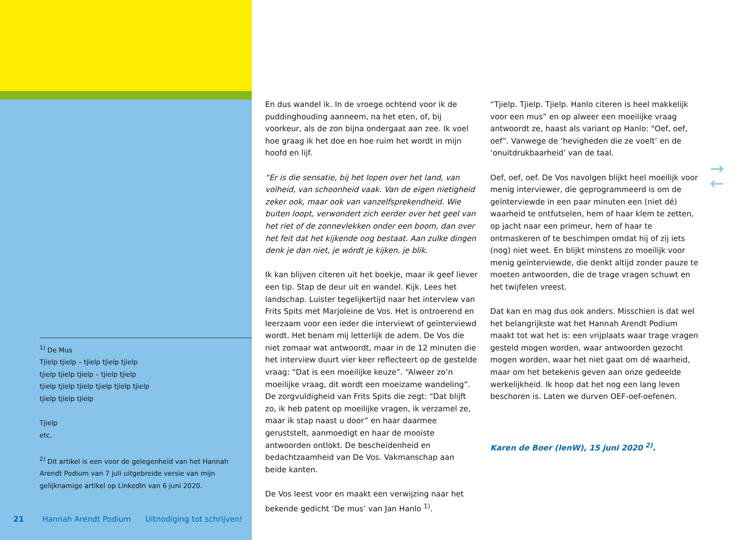<sup>1)</sup> De Mus
Tjielp tjielp – tjielp tjielp tjielp
tjielp tjielp tjielp – tjielp tjielp
tjielp tjielp tjielp tjielp tjielp tjielp
tjielp tjielp tjielp
Tjielp
etc.
<sup>2)</sup> Dit artikel is een voor de gelegenheid van het Hannah Arendt Podium van 7 juli uitgebreide versie van mijn gelijknamige artikel op LinkedIn van 6 juni 2020.
En dus wandel ik. In de vroege ochtend voor ik de puddinghouding aanneem, na het eten, of, bij voorkeur, als de zon bijna ondergaat aan zee. Ik voel hoe graag ik het doe en hoe ruim het wordt in mijn hoofd en lijf.
“Er is die sensatie, bij het lopen over het land, van volheid, van schoonheid vaak. Van de eigen nietigheid zeker ook, maar ook van vanzelfsprekendheid. Wie buiten loopt, verwondert zich eerder over het geel van het riet of de zonnevlekken onder een boom, dan over het feit dat het kijkende oog bestaat. Aan zulke dingen denk je dan niet, je wórdt je kijken, je blik.
Ik kan blijven citeren uit het boekje, maar ik geef liever een tip. Stap de deur uit en wandel. Kijk. Lees het landschap. Luister tegelijkertijd naar het interview van Frits Spits met Marjoleine de Vos. Het is ontroerend en leerzaam voor een ieder die interviewt of geïnterviewd wordt. Het benam mij letterlijk de adem. De Vos die niet zomaar wat antwoordt, maar in de 12 minuten die het interview duurt vier keer reflecteert op de gestelde vraag: “Dat is een moeilijke keuze”. “Alweer zo’n moeilijke vraag, dit wordt een moeizame wandeling”. De zorgvuldigheid van Frits Spits die zegt: “Dat blijft zo, ik heb patent op moeilijke vragen, ik verzamel ze, maar ik stap naast u door” en haar daarmee geruststelt, aanmoedigt en haar de mooiste antwoorden ontlokt. De bescheidenheid en bedachtzaamheid van De Vos. Vakmanschap aan beide kanten.
De Vos leest voor en maakt een verwijzing naar het bekende gedicht ‘De mus’ van Jan Hanlo <sup>1)</sup>.
“Tjielp. Tjielp. Tjielp. Hanlo citeren is heel makkelijk voor een mus” en op alweer een moeilijke vraag antwoordt ze, haast als variant op Hanlo: “Oef, oef, oef”. Vanwege de ‘hevigheden die ze voelt’ en de ‘onuitdrukbaarheid’ van de taal.
Oef, oef, oef. De Vos navolgen blijkt heel moeilijk voor menig interviewer, die geprogrammeerd is om de geïnterviewde in een paar minuten een (niet dé) waarheid te ontfutselen, hem of haar klem te zetten, op jacht naar een primeur, hem of haar te ontmaskeren of te beschimpen omdat hij of zij iets (nog) niet weet. En blijkt minstens zo moeilijk voor menig geïnterviewde, die denkt altijd zonder pauze te moeten antwoorden, die de trage vragen schuwt en het twijfelen vreest.
Dat kan en mag dus ook anders. Misschien is dat wel het belangrijkste wat het Hannah Arendt Podium maakt tot wat het is: een vrijplaats waar trage vragen gesteld mogen worden, waar antwoorden gezocht mogen worden, waar het niet gaat om dé waarheid, maar om het betekenis geven aan onze gedeelde werkelijkheid. Ik hoop dat het nog een lang leven beschoren is. Laten we durven OEF-oef-oefenen.
Karen de Boer (IenW), 15 juni 2020 <sup>2)</sup>.
21 Hannah Arendt Podium Uitnodiging tot schrijven!
→
←